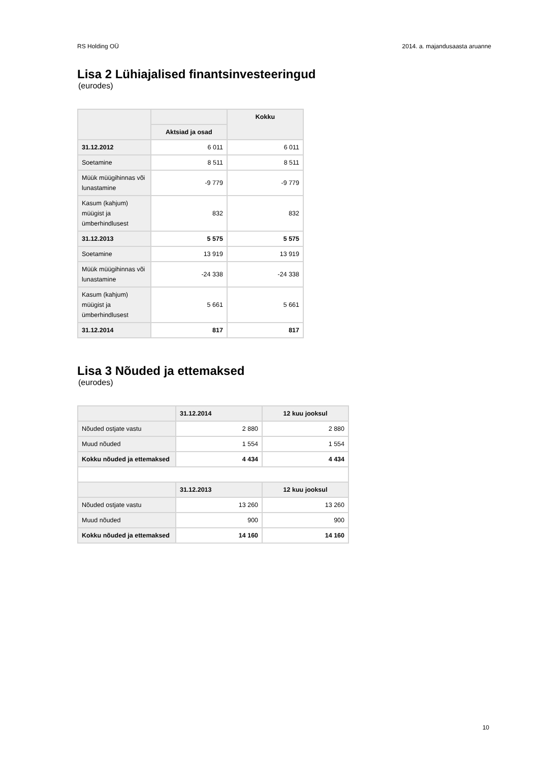RS Holding OÜ 2014. a. majandusaasta aruanne
Lisa 2 Lühiajalised finantsinvesteeringud
(eurodes)
| | | Kokku |
| --- | --- | --- |
| | Aktsiad ja osad | |
| 31.12.2012 | 6 011 | 6 011 |
| Soetamine | 8 511 | 8 511 |
| Müük müügihinnas või lunastamine | -9 779 | -9 779 |
| Kasum (kahjum) müügist ja ümberhindlusest | 832 | 832 |
| 31.12.2013 | 5 575 | 5 575 |
| Soetamine | 13 919 | 13 919 |
| Müük müügihinnas või lunastamine | -24 338 | -24 338 |
| Kasum (kahjum) müügist ja ümberhindlusest | 5 661 | 5 661 |
| 31.12.2014 | 817 | 817 |
Lisa 3 Nõuded ja ettemaksed
(eurodes)
| | 31.12.2014 | 12 kuu jooksul |
| --- | --- | --- |
| Nõuded ostjate vastu | 2 880 | 2 880 |
| Muud nõuded | 1 554 | 1 554 |
| Kokku nõuded ja ettemaksed | 4 434 | 4 434 |
| | 31.12.2013 | 12 kuu jooksul |
| Nõuded ostjate vastu | 13 260 | 13 260 |
| Muud nõuded | 900 | 900 |
| Kokku nõuded ja ettemaksed | 14 160 | 14 160 |
10